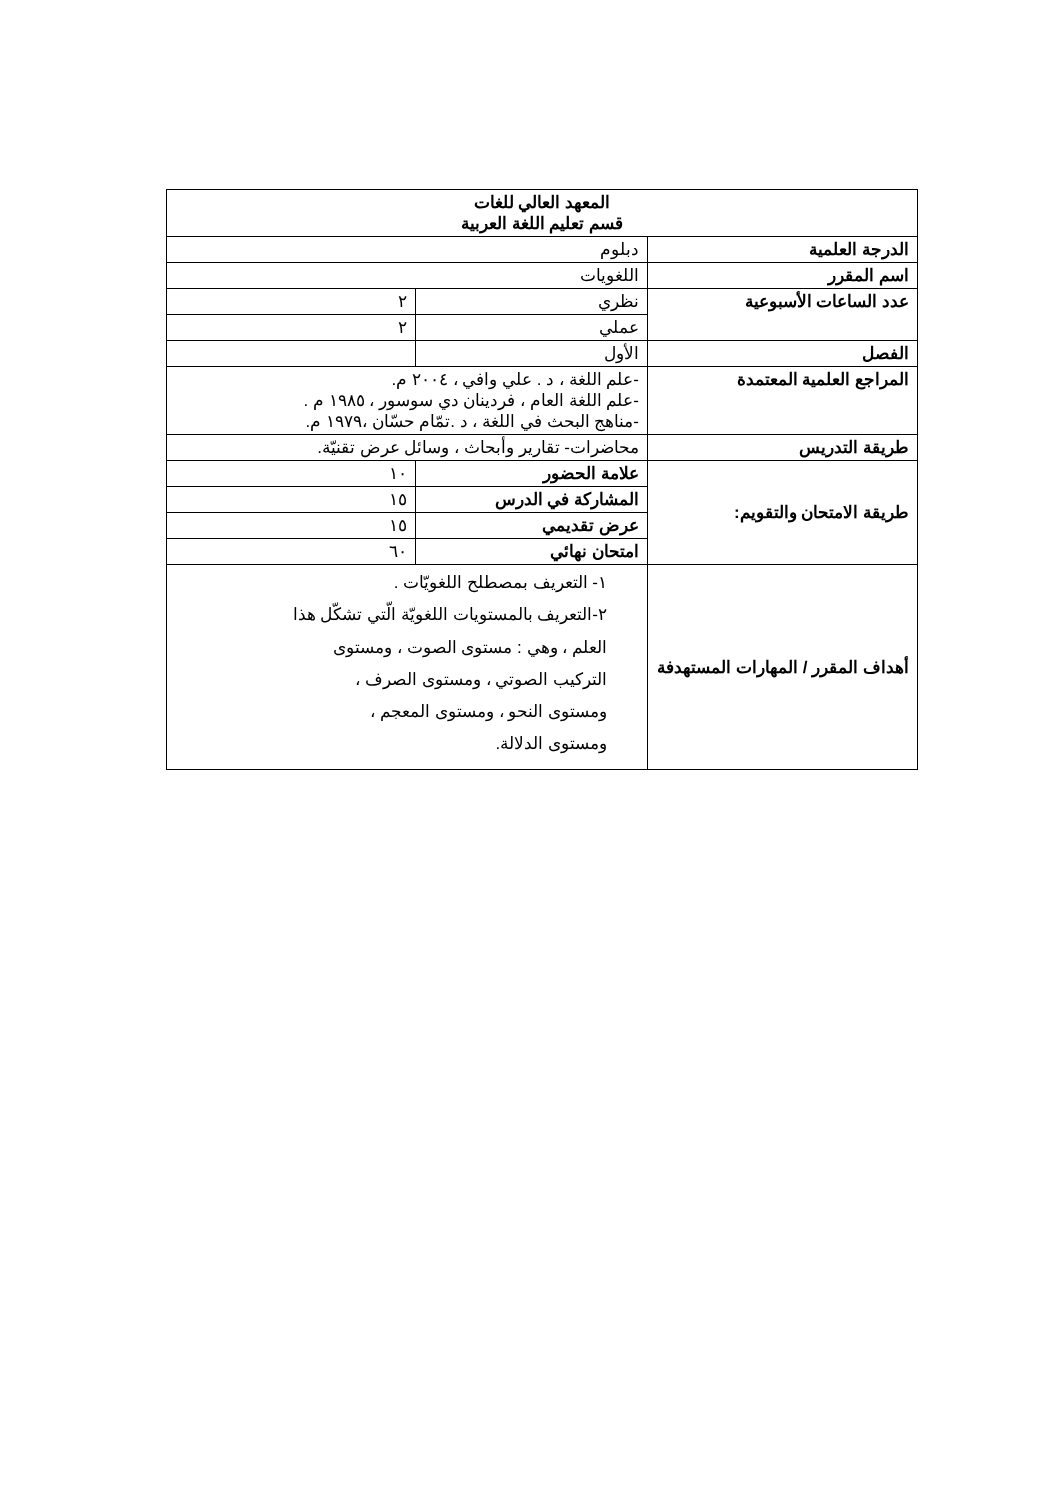| المعهد العالي للغات قسم تعليم اللغة العربية | | |
| الدرجة العلمية | دبلوم | |
| اسم المقرر | اللغويات | |
| عدد الساعات الأسبوعية | نظري | ٢ |
| | عملي | ٢ |
| الفصل | الأول | |
| المراجع العلمية المعتمدة | -علم اللغة ، د . علي وافي ، ٢٠٠٤ م. -علم اللغة العام ، فردينان دي سوسور ، ١٩٨٥ م . -مناهج البحث في اللغة ، د .تمّام حسّان ،١٩٧٩ م. | |
| طريقة التدريس | محاضرات- تقارير وأبحاث ، وسائل عرض تقنيّة. | |
| طريقة الامتحان والتقويم: | علامة الحضور | ١٠ |
| | المشاركة في الدرس | ١٥ |
| | عرض تقديمي | ١٥ |
| | امتحان نهائي | ٦٠ |
| أهداف المقرر / المهارات المستهدفة | ١- التعريف بمصطلح اللغويّات . ٢-التعريف بالمستويات اللغويّة الّتي تشكّل هذا العلم ، وهي : مستوى الصوت ، ومستوى التركيب الصوتي ، ومستوى الصرف ، ومستوى النحو ، ومستوى المعجم ، ومستوى الدلالة. | |